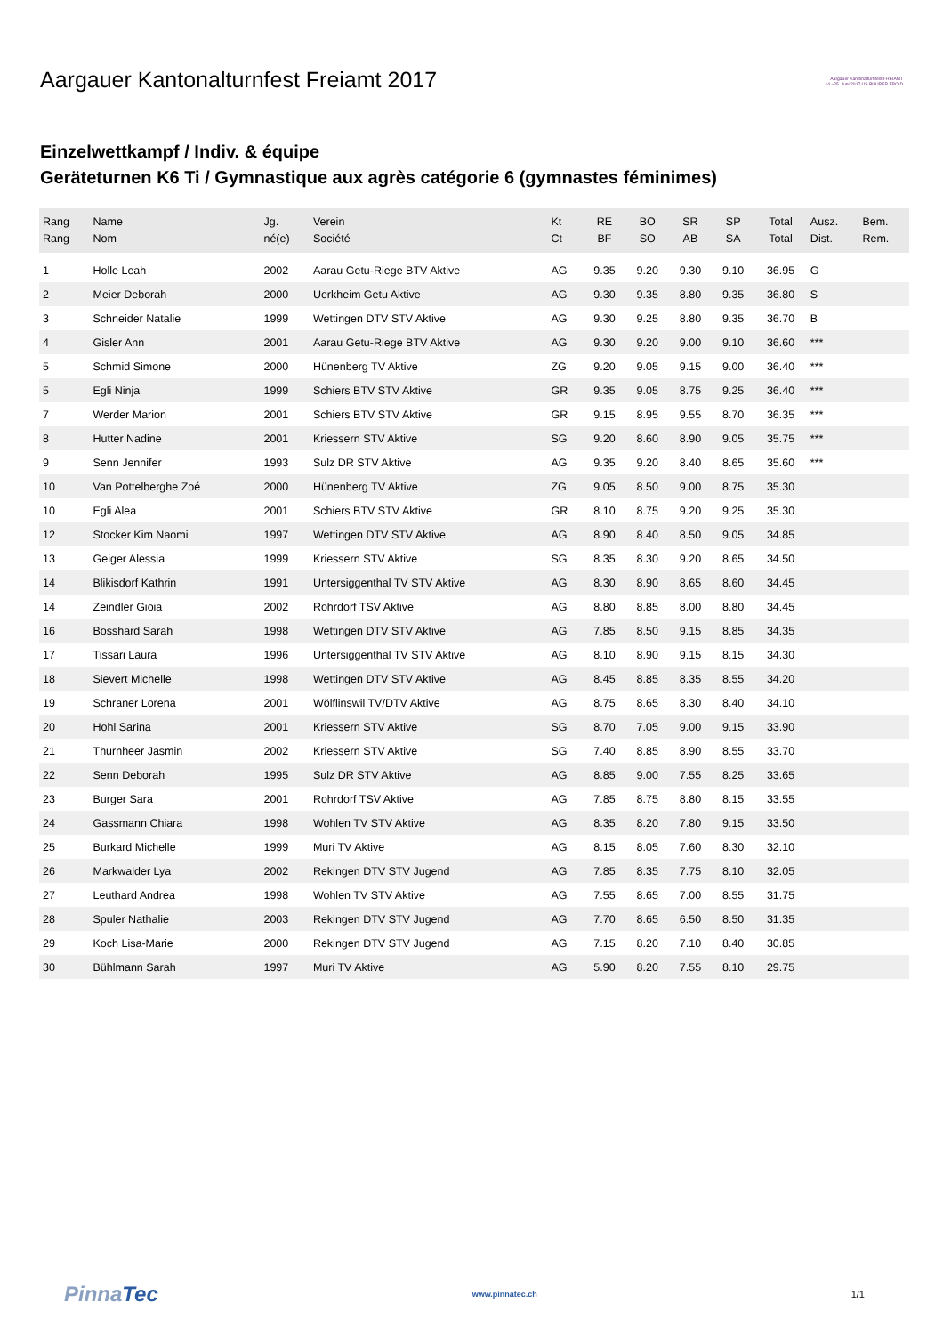Aargauer Kantonalturnfest Freiamt 2017
Aargauer Kantonalturnfest FREIAMT 14.–25. Juni 2017 US PUURER FROID
Einzelwettkampf / Indiv. & équipe
Geräteturnen K6 Ti / Gymnastique aux agrès catégorie 6 (gymnastes féminimes)
| Rang Rang | Name Nom | Jg. né(e) | Verein Société | Kt Ct | RE BF | BO SO | SR AB | SP SA | Total Total | Ausz. Dist. | Bem. Rem. |
| --- | --- | --- | --- | --- | --- | --- | --- | --- | --- | --- | --- |
| 1 | Holle Leah | 2002 | Aarau Getu-Riege BTV Aktive | AG | 9.35 | 9.20 | 9.30 | 9.10 | 36.95 | G | |
| 2 | Meier Deborah | 2000 | Uerkheim Getu Aktive | AG | 9.30 | 9.35 | 8.80 | 9.35 | 36.80 | S | |
| 3 | Schneider Natalie | 1999 | Wettingen DTV STV Aktive | AG | 9.30 | 9.25 | 8.80 | 9.35 | 36.70 | B | |
| 4 | Gisler Ann | 2001 | Aarau Getu-Riege BTV Aktive | AG | 9.30 | 9.20 | 9.00 | 9.10 | 36.60 | *** | |
| 5 | Schmid Simone | 2000 | Hünenberg TV Aktive | ZG | 9.20 | 9.05 | 9.15 | 9.00 | 36.40 | *** | |
| 5 | Egli Ninja | 1999 | Schiers BTV STV Aktive | GR | 9.35 | 9.05 | 8.75 | 9.25 | 36.40 | *** | |
| 7 | Werder Marion | 2001 | Schiers BTV STV Aktive | GR | 9.15 | 8.95 | 9.55 | 8.70 | 36.35 | *** | |
| 8 | Hutter Nadine | 2001 | Kriessern STV Aktive | SG | 9.20 | 8.60 | 8.90 | 9.05 | 35.75 | *** | |
| 9 | Senn Jennifer | 1993 | Sulz DR STV Aktive | AG | 9.35 | 9.20 | 8.40 | 8.65 | 35.60 | *** | |
| 10 | Van Pottelberghe Zoé | 2000 | Hünenberg TV Aktive | ZG | 9.05 | 8.50 | 9.00 | 8.75 | 35.30 | | |
| 10 | Egli Alea | 2001 | Schiers BTV STV Aktive | GR | 8.10 | 8.75 | 9.20 | 9.25 | 35.30 | | |
| 12 | Stocker Kim Naomi | 1997 | Wettingen DTV STV Aktive | AG | 8.90 | 8.40 | 8.50 | 9.05 | 34.85 | | |
| 13 | Geiger Alessia | 1999 | Kriessern STV Aktive | SG | 8.35 | 8.30 | 9.20 | 8.65 | 34.50 | | |
| 14 | Blikisdorf Kathrin | 1991 | Untersiggenthal TV STV Aktive | AG | 8.30 | 8.90 | 8.65 | 8.60 | 34.45 | | |
| 14 | Zeindler Gioia | 2002 | Rohrdorf TSV Aktive | AG | 8.80 | 8.85 | 8.00 | 8.80 | 34.45 | | |
| 16 | Bosshard Sarah | 1998 | Wettingen DTV STV Aktive | AG | 7.85 | 8.50 | 9.15 | 8.85 | 34.35 | | |
| 17 | Tissari Laura | 1996 | Untersiggenthal TV STV Aktive | AG | 8.10 | 8.90 | 9.15 | 8.15 | 34.30 | | |
| 18 | Sievert Michelle | 1998 | Wettingen DTV STV Aktive | AG | 8.45 | 8.85 | 8.35 | 8.55 | 34.20 | | |
| 19 | Schraner Lorena | 2001 | Wölflinswil TV/DTV Aktive | AG | 8.75 | 8.65 | 8.30 | 8.40 | 34.10 | | |
| 20 | Hohl Sarina | 2001 | Kriessern STV Aktive | SG | 8.70 | 7.05 | 9.00 | 9.15 | 33.90 | | |
| 21 | Thurnheer Jasmin | 2002 | Kriessern STV Aktive | SG | 7.40 | 8.85 | 8.90 | 8.55 | 33.70 | | |
| 22 | Senn Deborah | 1995 | Sulz DR STV Aktive | AG | 8.85 | 9.00 | 7.55 | 8.25 | 33.65 | | |
| 23 | Burger Sara | 2001 | Rohrdorf TSV Aktive | AG | 7.85 | 8.75 | 8.80 | 8.15 | 33.55 | | |
| 24 | Gassmann Chiara | 1998 | Wohlen TV STV Aktive | AG | 8.35 | 8.20 | 7.80 | 9.15 | 33.50 | | |
| 25 | Burkard Michelle | 1999 | Muri TV Aktive | AG | 8.15 | 8.05 | 7.60 | 8.30 | 32.10 | | |
| 26 | Markwalder Lya | 2002 | Rekingen DTV STV Jugend | AG | 7.85 | 8.35 | 7.75 | 8.10 | 32.05 | | |
| 27 | Leuthard Andrea | 1998 | Wohlen TV STV Aktive | AG | 7.55 | 8.65 | 7.00 | 8.55 | 31.75 | | |
| 28 | Spuler Nathalie | 2003 | Rekingen DTV STV Jugend | AG | 7.70 | 8.65 | 6.50 | 8.50 | 31.35 | | |
| 29 | Koch Lisa-Marie | 2000 | Rekingen DTV STV Jugend | AG | 7.15 | 8.20 | 7.10 | 8.40 | 30.85 | | |
| 30 | Bühlmann Sarah | 1997 | Muri TV Aktive | AG | 5.90 | 8.20 | 7.55 | 8.10 | 29.75 | | |
PinnaTec www.pinnatec.ch 1/1